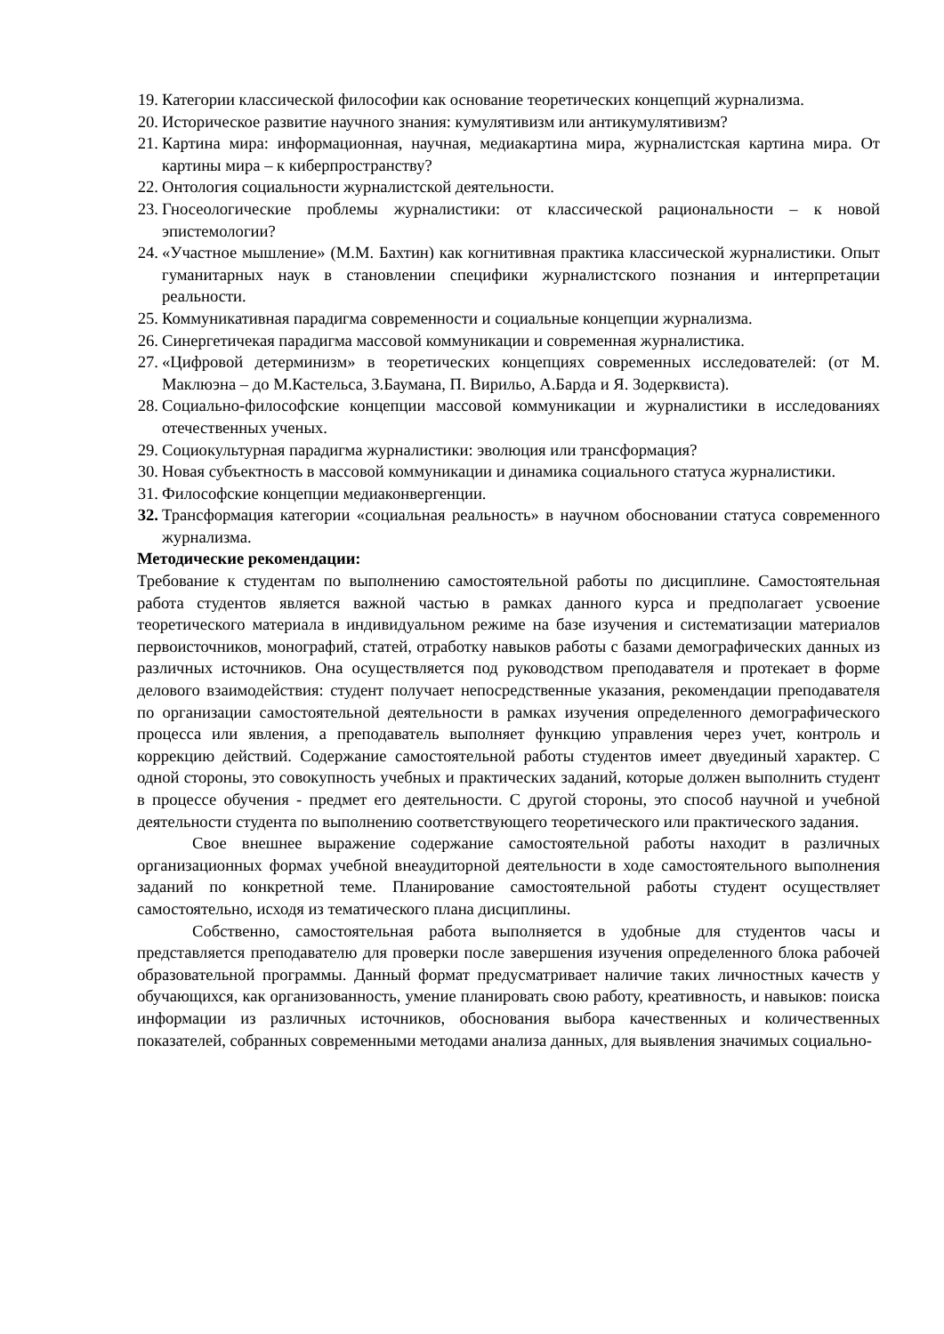19. Категории классической философии как основание теоретических концепций журнализма.
20. Историческое развитие научного знания: кумулятивизм или антикумулятивизм?
21. Картина мира: информационная, научная, медиакартина мира, журналистская картина мира. От картины мира – к киберпространству?
22. Онтология социальности журналистской деятельности.
23. Гносеологические проблемы журналистики: от классической рациональности – к новой эпистемологии?
24. «Участное мышление» (М.М. Бахтин) как когнитивная практика классической журналистики. Опыт гуманитарных наук в становлении специфики журналистского познания и интерпретации реальности.
25. Коммуникативная парадигма современности и социальные концепции журнализма.
26. Синергетичекая парадигма массовой коммуникации и современная журналистика.
27. «Цифровой детерминизм» в теоретических концепциях современных исследователей: (от М. Маклюэна – до М.Кастельса, З.Баумана, П. Вирильо, А.Барда и Я. Зодерквиста).
28. Социально-философские концепции массовой коммуникации и журналистики в исследованиях отечественных ученых.
29. Социокультурная парадигма журналистики: эволюция или трансформация?
30. Новая субъектность в массовой коммуникации и динамика социального статуса журналистики.
31. Философские концепции медиаконвергенции.
32. Трансформация категории «социальная реальность» в научном обосновании статуса современного журнализма.
Методические рекомендации:
Требование к студентам по выполнению самостоятельной работы по дисциплине. Самостоятельная работа студентов является важной частью в рамках данного курса и предполагает усвоение теоретического материала в индивидуальном режиме на базе изучения и систематизации материалов первоисточников, монографий, статей, отработку навыков работы с базами демографических данных из различных источников. Она осуществляется под руководством преподавателя и протекает в форме делового взаимодействия: студент получает непосредственные указания, рекомендации преподавателя по организации самостоятельной деятельности в рамках изучения определенного демографического процесса или явления, а преподаватель выполняет функцию управления через учет, контроль и коррекцию действий. Содержание самостоятельной работы студентов имеет двуединый характер. С одной стороны, это совокупность учебных и практических заданий, которые должен выполнить студент в процессе обучения - предмет его деятельности. С другой стороны, это способ научной и учебной деятельности студента по выполнению соответствующего теоретического или практического задания.
Свое внешнее выражение содержание самостоятельной работы находит в различных организационных формах учебной внеаудиторной деятельности в ходе самостоятельного выполнения заданий по конкретной теме. Планирование самостоятельной работы студент осуществляет самостоятельно, исходя из тематического плана дисциплины.
Собственно, самостоятельная работа выполняется в удобные для студентов часы и представляется преподавателю для проверки после завершения изучения определенного блока рабочей образовательной программы. Данный формат предусматривает наличие таких личностных качеств у обучающихся, как организованность, умение планировать свою работу, креативность, и навыков: поиска информации из различных источников, обоснования выбора качественных и количественных показателей, собранных современными методами анализа данных, для выявления значимых социально-